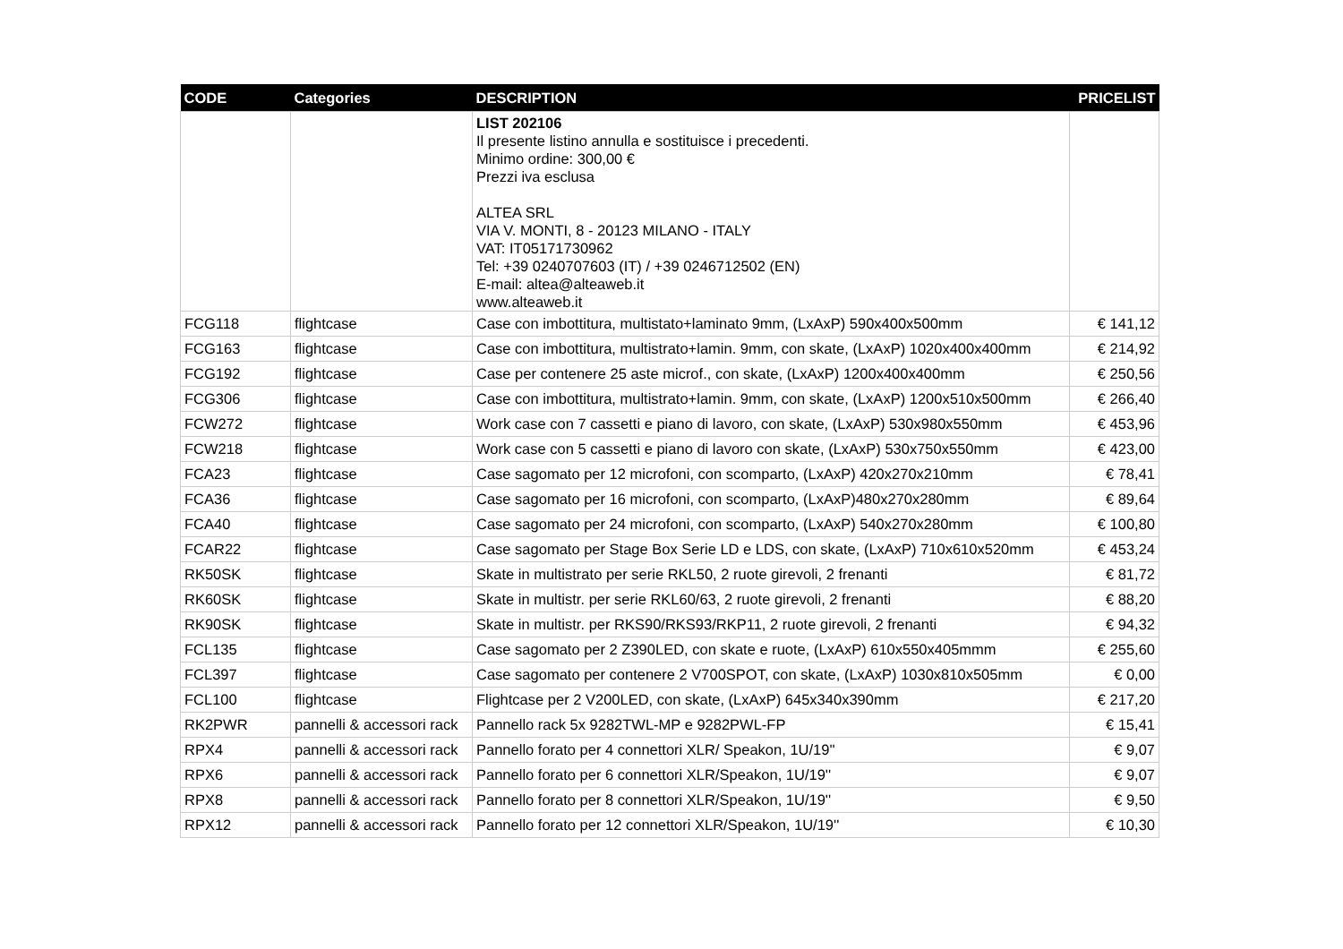| CODE | Categories | DESCRIPTION | PRICELIST |
| --- | --- | --- | --- |
| | | LIST 202106 Il presente listino annulla e sostituisce i precedenti. Minimo ordine: 300,00 € Prezzi iva esclusa ALTEA SRL VIA V. MONTI, 8 - 20123 MILANO - ITALY VAT: IT05171730962 Tel: +39 0240707603 (IT) / +39 0246712502 (EN) E-mail: altea@alteaweb.it www.alteaweb.it | |
| FCG118 | flightcase | Case con imbottitura, multistato+laminato 9mm, (LxAxP) 590x400x500mm | € 141,12 |
| FCG163 | flightcase | Case con imbottitura, multistrato+lamin. 9mm, con skate, (LxAxP) 1020x400x400mm | € 214,92 |
| FCG192 | flightcase | Case per contenere 25 aste microf., con skate, (LxAxP) 1200x400x400mm | € 250,56 |
| FCG306 | flightcase | Case con imbottitura, multistrato+lamin. 9mm, con skate, (LxAxP) 1200x510x500mm | € 266,40 |
| FCW272 | flightcase | Work case con 7 cassetti e piano di lavoro, con skate, (LxAxP) 530x980x550mm | € 453,96 |
| FCW218 | flightcase | Work case con 5 cassetti e piano di lavoro con skate, (LxAxP) 530x750x550mm | € 423,00 |
| FCA23 | flightcase | Case sagomato per 12 microfoni, con scomparto, (LxAxP) 420x270x210mm | € 78,41 |
| FCA36 | flightcase | Case sagomato per 16 microfoni, con scomparto, (LxAxP)480x270x280mm | € 89,64 |
| FCA40 | flightcase | Case sagomato per 24 microfoni, con scomparto, (LxAxP) 540x270x280mm | € 100,80 |
| FCAR22 | flightcase | Case sagomato per Stage Box Serie LD e LDS, con skate, (LxAxP) 710x610x520mm | € 453,24 |
| RK50SK | flightcase | Skate in multistrato per serie RKL50, 2 ruote girevoli, 2 frenanti | € 81,72 |
| RK60SK | flightcase | Skate in multistr. per serie RKL60/63, 2 ruote girevoli, 2 frenanti | € 88,20 |
| RK90SK | flightcase | Skate in multistr. per RKS90/RKS93/RKP11, 2 ruote girevoli, 2 frenanti | € 94,32 |
| FCL135 | flightcase | Case sagomato per 2 Z390LED, con skate e ruote, (LxAxP) 610x550x405mmm | € 255,60 |
| FCL397 | flightcase | Case sagomato per contenere 2 V700SPOT, con skate, (LxAxP) 1030x810x505mm | € 0,00 |
| FCL100 | flightcase | Flightcase per 2 V200LED, con skate, (LxAxP) 645x340x390mm | € 217,20 |
| RK2PWR | pannelli & accessori rack | Pannello rack 5x 9282TWL-MP e 9282PWL-FP | € 15,41 |
| RPX4 | pannelli & accessori rack | Pannello forato per 4 connettori XLR/ Speakon, 1U/19'' | € 9,07 |
| RPX6 | pannelli & accessori rack | Pannello forato per 6 connettori XLR/Speakon, 1U/19'' | € 9,07 |
| RPX8 | pannelli & accessori rack | Pannello forato per 8 connettori XLR/Speakon, 1U/19'' | € 9,50 |
| RPX12 | pannelli & accessori rack | Pannello forato per 12 connettori XLR/Speakon, 1U/19'' | € 10,30 |